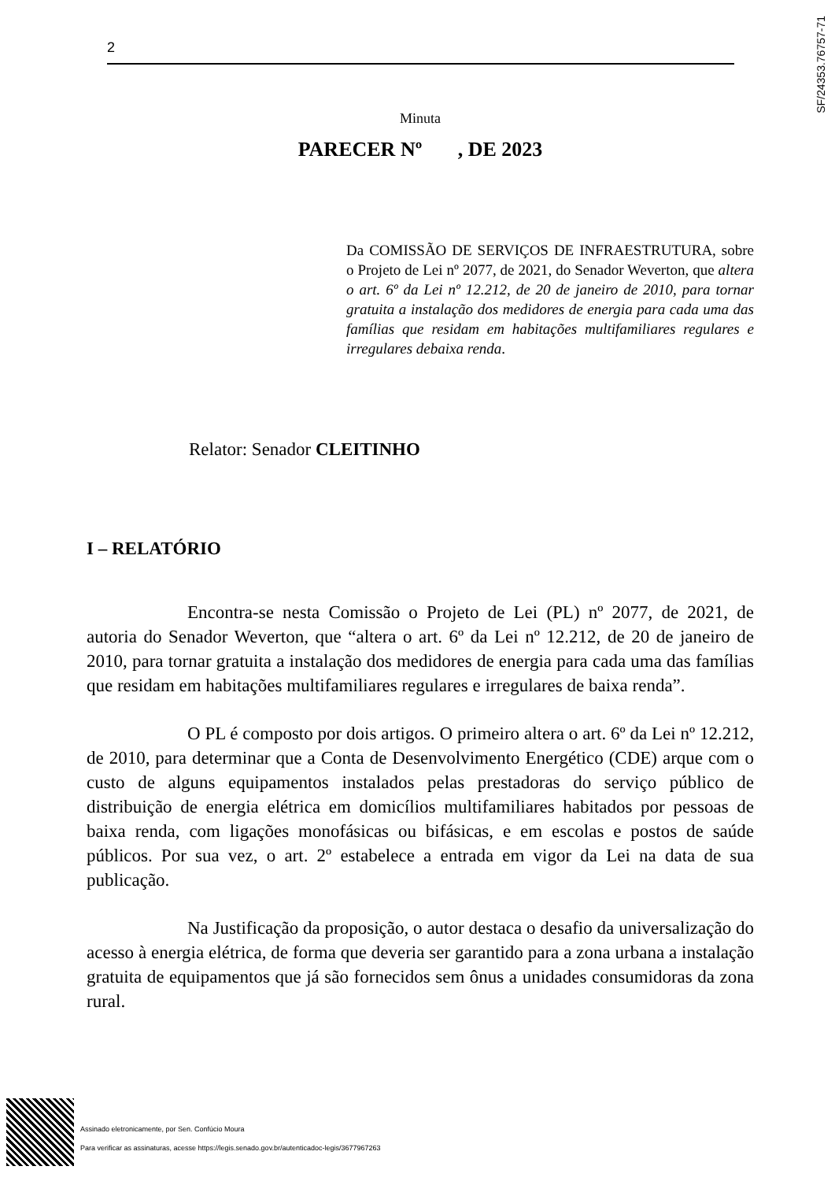2
SF/24353.76757-71
Minuta
PARECER Nº , DE 2023
Da COMISSÃO DE SERVIÇOS DE INFRAESTRUTURA, sobre o Projeto de Lei nº 2077, de 2021, do Senador Weverton, que altera o art. 6º da Lei nº 12.212, de 20 de janeiro de 2010, para tornar gratuita a instalação dos medidores de energia para cada uma das famílias que residam em habitações multifamiliares regulares e irregulares debaixa renda.
Relator: Senador CLEITINHO
I – RELATÓRIO
Encontra-se nesta Comissão o Projeto de Lei (PL) nº 2077, de 2021, de autoria do Senador Weverton, que “altera o art. 6º da Lei nº 12.212, de 20 de janeiro de 2010, para tornar gratuita a instalação dos medidores de energia para cada uma das famílias que residam em habitações multifamiliares regulares e irregulares de baixa renda”.
O PL é composto por dois artigos. O primeiro altera o art. 6º da Lei nº 12.212, de 2010, para determinar que a Conta de Desenvolvimento Energético (CDE) arque com o custo de alguns equipamentos instalados pelas prestadoras do serviço público de distribuição de energia elétrica em domicílios multifamiliares habitados por pessoas de baixa renda, com ligações monofásicas ou bifásicas, e em escolas e postos de saúde públicos. Por sua vez, o art. 2º estabelece a entrada em vigor da Lei na data de sua publicação.
Na Justificação da proposição, o autor destaca o desafio da universalização do acesso à energia elétrica, de forma que deveria ser garantido para a zona urbana a instalação gratuita de equipamentos que já são fornecidos sem ônus a unidades consumidoras da zona rural.
Assinado eletronicamente, por Sen. Confúcio Moura
Para verificar as assinaturas, acesse https://legis.senado.gov.br/autenticadoc-legis/3677967263